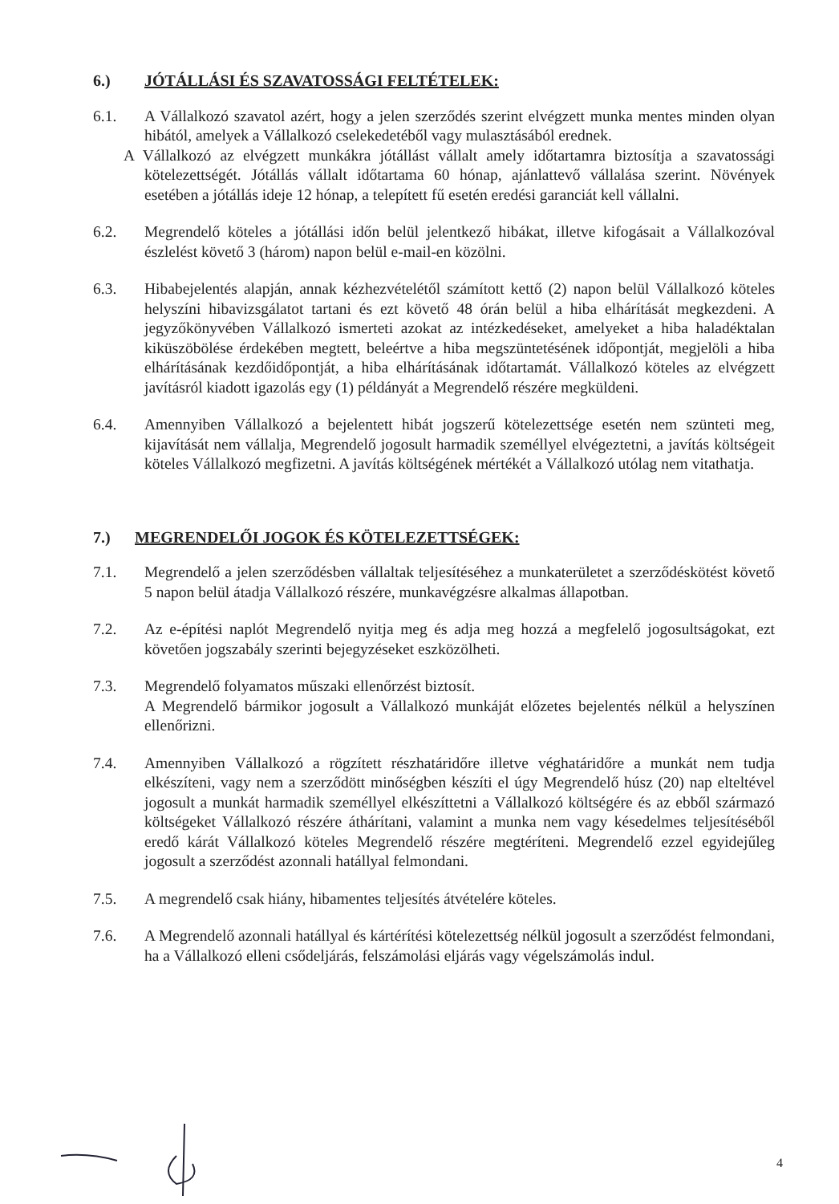6.) JÓTÁLLÁSI ÉS SZAVATOSSÁGI FELTÉTELEK:
6.1. A Vállalkozó szavatol azért, hogy a jelen szerződés szerint elvégzett munka mentes minden olyan hibától, amelyek a Vállalkozó cselekedetéből vagy mulasztásából erednek.
A Vállalkozó az elvégzett munkákra jótállást vállalt amely időtartamra biztosítja a szavatossági kötelezettségét. Jótállás vállalt időtartama 60 hónap, ajánlattevő vállalása szerint. Növények esetében a jótállás ideje 12 hónap, a telepített fű esetén eredési garanciát kell vállalni.
6.2. Megrendelő köteles a jótállási időn belül jelentkező hibákat, illetve kifogásait a Vállalkozóval észlelést követő 3 (három) napon belül e-mail-en közölni.
6.3. Hibabejelentés alapján, annak kézhezvételétől számított kettő (2) napon belül Vállalkozó köteles helyszíni hibavizsgálatot tartani és ezt követő 48 órán belül a hiba elhárítását megkezdeni. A jegyzőkönyvében Vállalkozó ismerteti azokat az intézkedéseket, amelyeket a hiba haladéktalan kiküszöbölése érdekében megtett, beleértve a hiba megszüntetésének időpontját, megjelöli a hiba elhárításának kezdőidőpontját, a hiba elhárításának időtartamát. Vállalkozó köteles az elvégzett javításról kiadott igazolás egy (1) példányát a Megrendelő részére megküldeni.
6.4. Amennyiben Vállalkozó a bejelentett hibát jogszerű kötelezettsége esetén nem szünteti meg, kijavítását nem vállalja, Megrendelő jogosult harmadik személlyel elvégeztetni, a javítás költségeit köteles Vállalkozó megfizetni. A javítás költségének mértékét a Vállalkozó utólag nem vitathatja.
7.) MEGRENDELŐI JOGOK ÉS KÖTELEZETTSÉGEK:
7.1. Megrendelő a jelen szerződésben vállaltak teljesítéséhez a munkaterületet a szerződéskötést követő 5 napon belül átadja Vállalkozó részére, munkavégzésre alkalmas állapotban.
7.2. Az e-építési naplót Megrendelő nyitja meg és adja meg hozzá a megfelelő jogosultságokat, ezt követően jogszabály szerinti bejegyzéseket eszközölheti.
7.3. Megrendelő folyamatos műszaki ellenőrzést biztosít.
A Megrendelő bármikor jogosult a Vállalkozó munkáját előzetes bejelentés nélkül a helyszínen ellenőrizni.
7.4. Amennyiben Vállalkozó a rögzített részhatáridőre illetve véghatáridőre a munkát nem tudja elkészíteni, vagy nem a szerződött minőségben készíti el úgy Megrendelő húsz (20) nap elteltével jogosult a munkát harmadik személlyel elkészíttetni a Vállalkozó költségére és az ebből származó költségeket Vállalkozó részére áthárítani, valamint a munka nem vagy késedelmes teljesítéséből eredő kárát Vállalkozó köteles Megrendelő részére megtéríteni. Megrendelő ezzel egyidejűleg jogosult a szerződést azonnali hatállyal felmondani.
7.5. A megrendelő csak hiány, hibamentes teljesítés átvételére köteles.
7.6. A Megrendelő azonnali hatállyal és kártérítési kötelezettség nélkül jogosult a szerződést felmondani, ha a Vállalkozó elleni csődeljárás, felszámolási eljárás vagy végelszámolás indul.
4